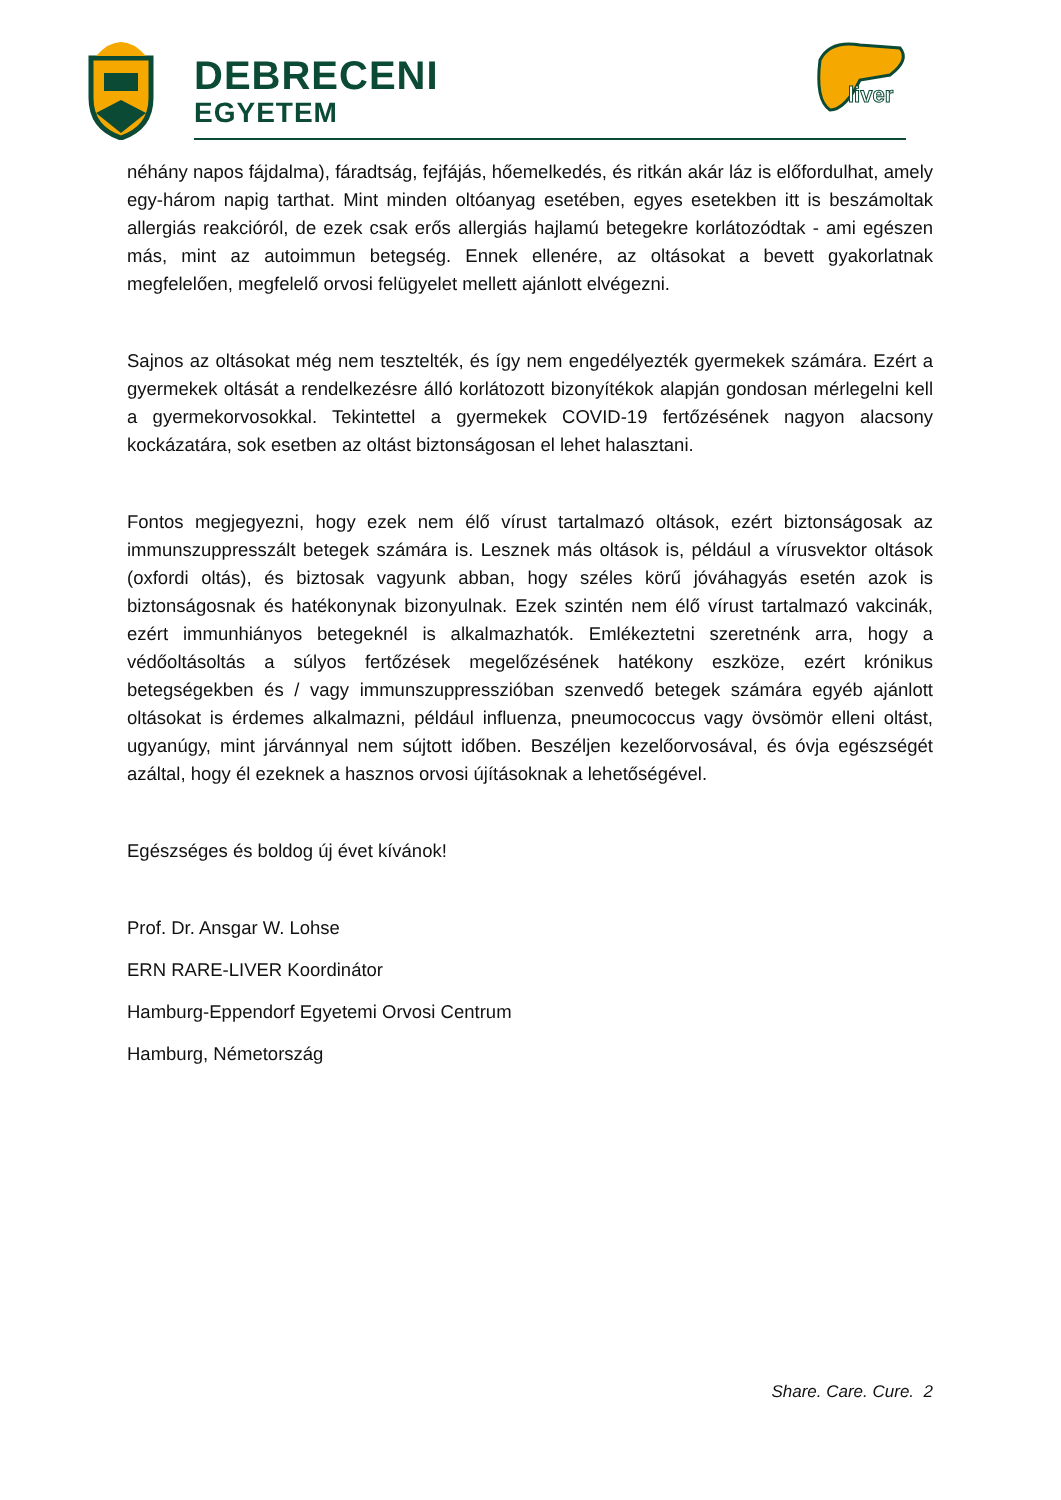DEBRECENI
EGYETEM
liver
néhány napos fájdalma), fáradtság, fejfájás, hőemelkedés, és ritkán akár láz is előfordulhat, amely egy-három napig tarthat. Mint minden oltóanyag esetében, egyes esetekben itt is beszámoltak allergiás reakcióról, de ezek csak erős allergiás hajlamú betegekre korlátozódtak - ami egészen más, mint az autoimmun betegség. Ennek ellenére, az oltásokat a bevett gyakorlatnak megfelelően, megfelelő orvosi felügyelet mellett ajánlott elvégezni.
Sajnos az oltásokat még nem tesztelték, és így nem engedélyezték gyermekek számára. Ezért a gyermekek oltását a rendelkezésre álló korlátozott bizonyítékok alapján gondosan mérlegelni kell a gyermekorvosokkal. Tekintettel a gyermekek COVID-19 fertőzésének nagyon alacsony kockázatára, sok esetben az oltást biztonságosan el lehet halasztani.
Fontos megjegyezni, hogy ezek nem élő vírust tartalmazó oltások, ezért biztonságosak az immunszuppresszált betegek számára is. Lesznek más oltások is, például a vírusvektor oltások (oxfordi oltás), és biztosak vagyunk abban, hogy széles körű jóváhagyás esetén azok is biztonságosnak és hatékonynak bizonyulnak. Ezek szintén nem élő vírust tartalmazó vakcinák, ezért immunhiányos betegeknél is alkalmazhatók. Emlékeztetni szeretnénk arra, hogy a védőoltásoltás a súlyos fertőzések megelőzésének hatékony eszköze, ezért krónikus betegségekben és / vagy immunszuppresszióban szenvedő betegek számára egyéb ajánlott oltásokat is érdemes alkalmazni, például influenza, pneumococcus vagy övsömör elleni oltást, ugyanúgy, mint járvánnyal nem sújtott időben. Beszéljen kezelőorvosával, és óvja egészségét azáltal, hogy él ezeknek a hasznos orvosi újításoknak a lehetőségével.
Egészséges és boldog új évet kívánok!
Prof. Dr. Ansgar W. Lohse
ERN RARE-LIVER Koordinátor
Hamburg-Eppendorf Egyetemi Orvosi Centrum
Hamburg, Németország
Share. Care. Cure. 2